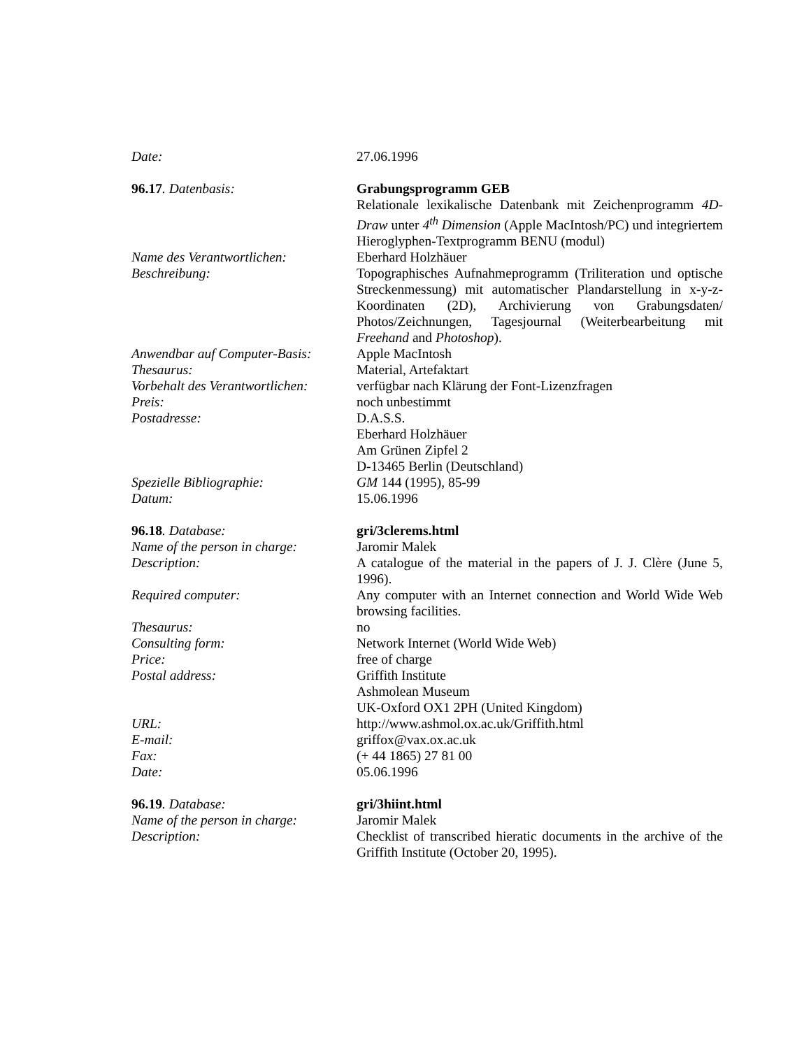| Date: | 27.06.1996 |
| 96.17 . Datenbasis: | Grabungsprogramm GEB Relationale lexikalische Datenbank mit Zeichenprogramm 4D-Draw unter 4<sup>th</sup> Dimension (Apple MacIntosh/PC) und integriertem Hieroglyphen-Textprogramm BENU (modul) |
| Name des Verantwortlichen: | Eberhard Holzhäuer |
| Beschreibung: | Topographisches Aufnahmeprogramm (Triliteration und optische Streckenmessung) mit automatischer Plandarstellung in x-y-z-Koordinaten (2D), Archivierung von Grabungsdaten/ Photos/Zeichnungen, Tagesjournal (Weiterbearbeitung mit Freehand and Photoshop ). |
| Anwendbar auf Computer-Basis: | Apple MacIntosh |
| Thesaurus: | Material, Artefaktart |
| Vorbehalt des Verantwortlichen: | verfügbar nach Klärung der Font-Lizenzfragen |
| Preis: | noch unbestimmt |
| Postadresse: | D.A.S.S. Eberhard Holzhäuer Am Grünen Zipfel 2 D-13465 Berlin (Deutschland) |
| Spezielle Bibliographie: | GM 144 (1995), 85-99 |
| Datum: | 15.06.1996 |
| 96.18 . Database: | gri/3clerems.html |
| Name of the person in charge: | Jaromir Malek |
| Description: | A catalogue of the material in the papers of J. J. Clère (June 5, 1996). |
| Required computer: | Any computer with an Internet connection and World Wide Web browsing facilities. |
| Thesaurus: | no |
| Consulting form: | Network Internet (World Wide Web) |
| Price: | free of charge |
| Postal address: | Griffith Institute Ashmolean Museum UK-Oxford OX1 2PH (United Kingdom) |
| URL: | http://www.ashmol.ox.ac.uk/Griffith.html |
| E-mail: | griffox@vax.ox.ac.uk |
| Fax: | (+ 44 1865) 27 81 00 |
| Date: | 05.06.1996 |
| 96.19 . Database: | gri/3hiint.html |
| Name of the person in charge: | Jaromir Malek |
| Description: | Checklist of transcribed hieratic documents in the archive of the Griffith Institute (October 20, 1995). |